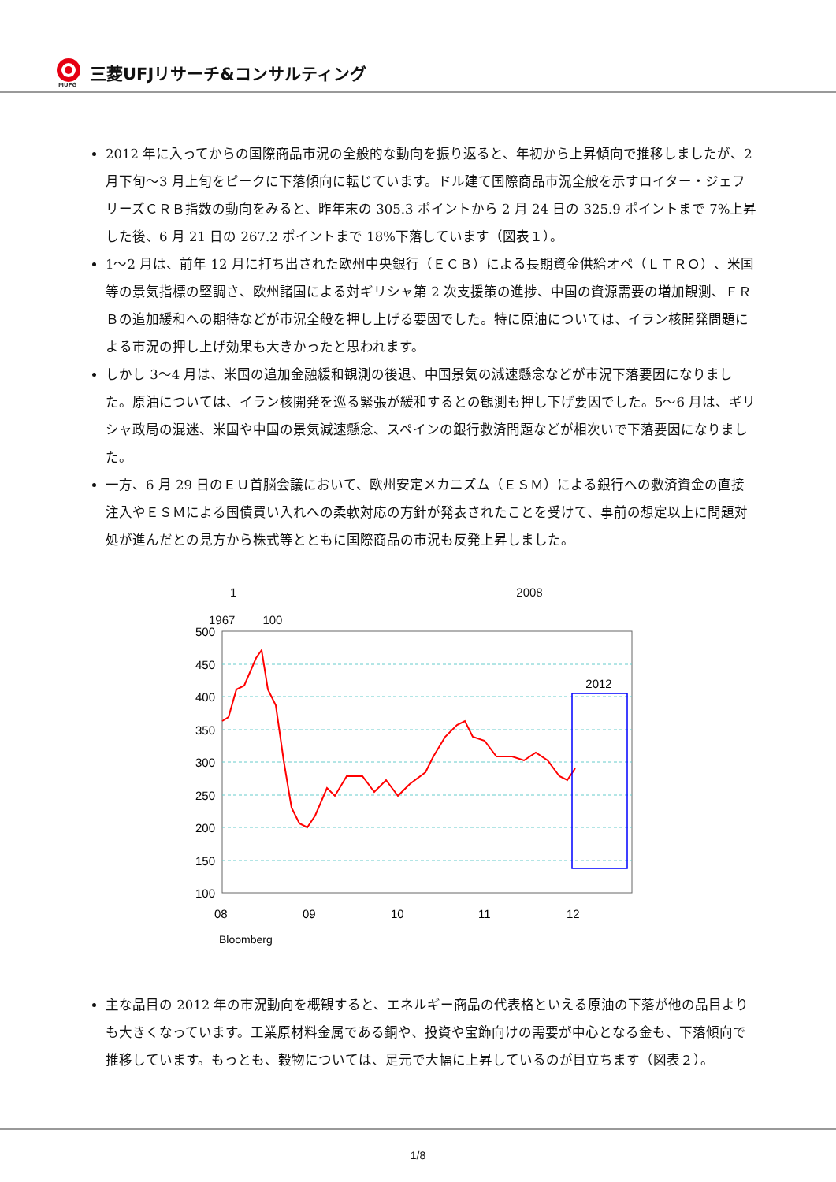MUFG
三菱UFJリサーチ&コンサルティング
2012 年に入ってからの国際商品市況の全般的な動向を振り返ると、年初から上昇傾向で推移しましたが、2 月下旬～3 月上旬をピークに下落傾向に転じています。ドル建て国際商品市況全般を示すロイター・ジェフリーズＣＲＢ指数の動向をみると、昨年末の 305.3 ポイントから 2 月 24 日の 325.9 ポイントまで 7%上昇した後、6 月 21 日の 267.2 ポイントまで 18%下落しています（図表１）。
1～2 月は、前年 12 月に打ち出された欧州中央銀行（ＥＣＢ）による長期資金供給オペ（ＬＴＲＯ）、米国等の景気指標の堅調さ、欧州諸国による対ギリシャ第 2 次支援策の進捗、中国の資源需要の増加観測、ＦＲＢの追加緩和への期待などが市況全般を押し上げる要因でした。特に原油については、イラン核開発問題による市況の押し上げ効果も大きかったと思われます。
しかし 3～4 月は、米国の追加金融緩和観測の後退、中国景気の減速懸念などが市況下落要因になりました。原油については、イラン核開発を巡る緊張が緩和するとの観測も押し下げ要因でした。5～6 月は、ギリシャ政局の混迷、米国や中国の景気減速懸念、スペインの銀行救済問題などが相次いで下落要因になりました。
一方、6 月 29 日のＥＵ首脳会議において、欧州安定メカニズム（ＥＳＭ）による銀行への救済資金の直接注入やＥＳＭによる国債買い入れへの柔軟対応の方針が発表されたことを受けて、事前の想定以上に問題対処が進んだとの見方から株式等とともに国際商品の市況も反発上昇しました。
1 2008
1967 100
500
450
400
350
300
250
200
150
100
2012
08
09
10
11
12
Bloomberg
主な品目の 2012 年の市況動向を概観すると、エネルギー商品の代表格といえる原油の下落が他の品目よりも大きくなっています。工業原材料金属である銅や、投資や宝飾向けの需要が中心となる金も、下落傾向で推移しています。もっとも、穀物については、足元で大幅に上昇しているのが目立ちます（図表２）。
1/8